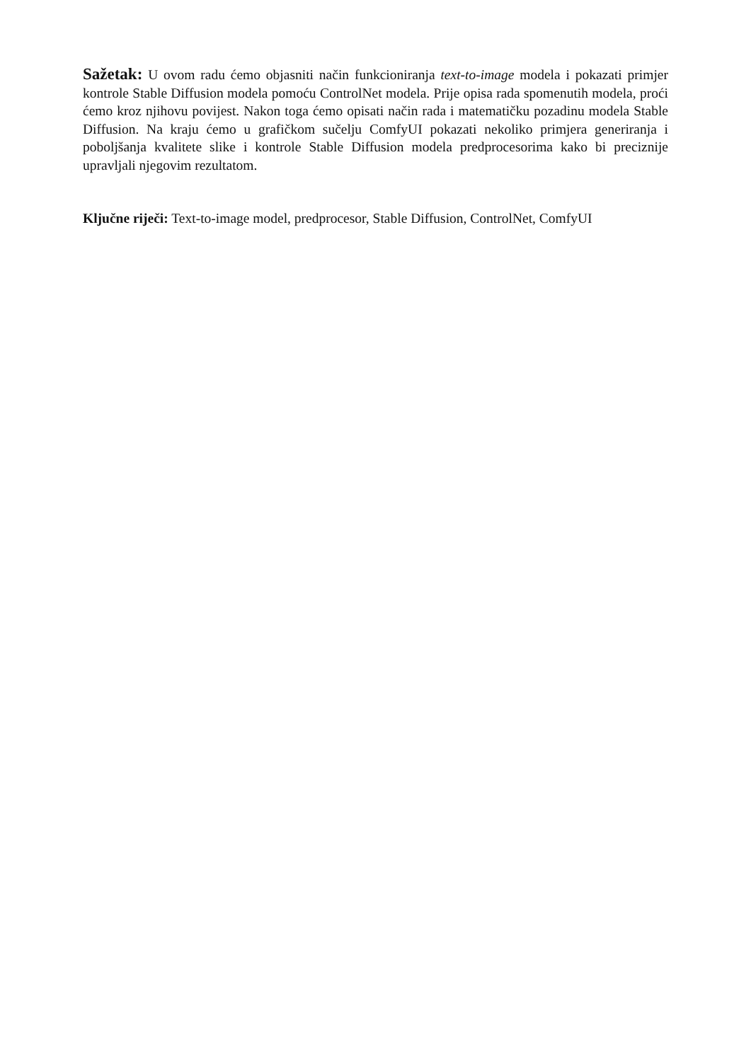Sažetak: U ovom radu ćemo objasniti način funkcioniranja text-to-image modela i pokazati primjer kontrole Stable Diffusion modela pomoću ControlNet modela. Prije opisa rada spomenutih modela, proći ćemo kroz njihovu povijest. Nakon toga ćemo opisati način rada i matematičku pozadinu modela Stable Diffusion. Na kraju ćemo u grafičkom sučelju ComfyUI pokazati nekoliko primjera generiranja i poboljšanja kvalitete slike i kontrole Stable Diffusion modela predprocesorima kako bi preciznije upravljali njegovim rezultatom.
Ključne riječi: Text-to-image model, predprocesor, Stable Diffusion, ControlNet, ComfyUI